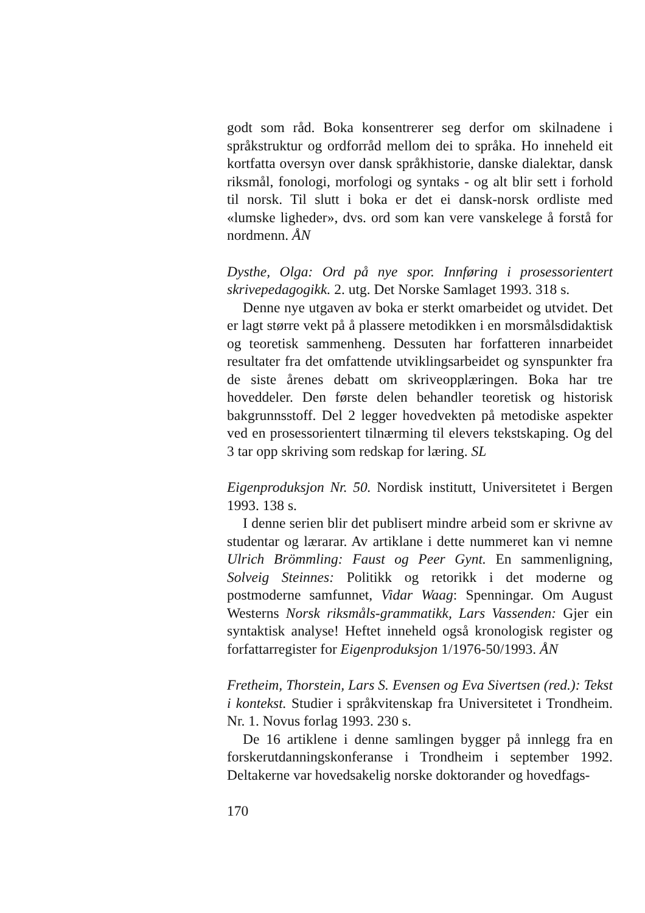godt som råd. Boka konsentrerer seg derfor om skilnadene i språkstruktur og ordforråd mellom dei to språka. Ho inneheld eit kortfatta oversyn over dansk språkhistorie, danske dialektar, dansk riksmål, fonologi, morfologi og syntaks - og alt blir sett i forhold til norsk. Til slutt i boka er det ei dansk-norsk ordliste med «lumske ligheder», dvs. ord som kan vere vanskelege å forstå for nordmenn. ÅN
Dysthe, Olga: Ord på nye spor. Innføring i prosessorientert skrivepedagogikk. 2. utg. Det Norske Samlaget 1993. 318 s.
Denne nye utgaven av boka er sterkt omarbeidet og utvidet. Det er lagt større vekt på å plassere metodikken i en morsmålsdidaktisk og teoretisk sammenheng. Dessuten har forfatteren innarbeidet resultater fra det omfattende utviklingsarbeidet og synspunkter fra de siste årenes debatt om skriveopplæringen. Boka har tre hoveddeler. Den første delen behandler teoretisk og historisk bakgrunnsstoff. Del 2 legger hovedvekten på metodiske aspekter ved en prosessorientert tilnærming til elevers tekstskaping. Og del 3 tar opp skriving som redskap for læring. SL
Eigenproduksjon Nr. 50. Nordisk institutt, Universitetet i Bergen 1993. 138 s.
I denne serien blir det publisert mindre arbeid som er skrivne av studentar og lærarar. Av artiklane i dette nummeret kan vi nemne Ulrich Brömmling: Faust og Peer Gynt. En sammenligning, Solveig Steinnes: Politikk og retorikk i det moderne og postmoderne samfunnet, Vidar Waag: Spenningar. Om August Westerns Norsk riksmåls-grammatikk, Lars Vassenden: Gjer ein syntaktisk analyse! Heftet inneheld også kronologisk register og forfattarregister for Eigenproduksjon 1/1976-50/1993. ÅN
Fretheim, Thorstein, Lars S. Evensen og Eva Sivertsen (red.): Tekst i kontekst. Studier i språkvitenskap fra Universitetet i Trondheim. Nr. 1. Novus forlag 1993. 230 s.
De 16 artiklene i denne samlingen bygger på innlegg fra en forskerutdanningskonferanse i Trondheim i september 1992. Deltakerne var hovedsakelig norske doktorander og hovedfags-
170